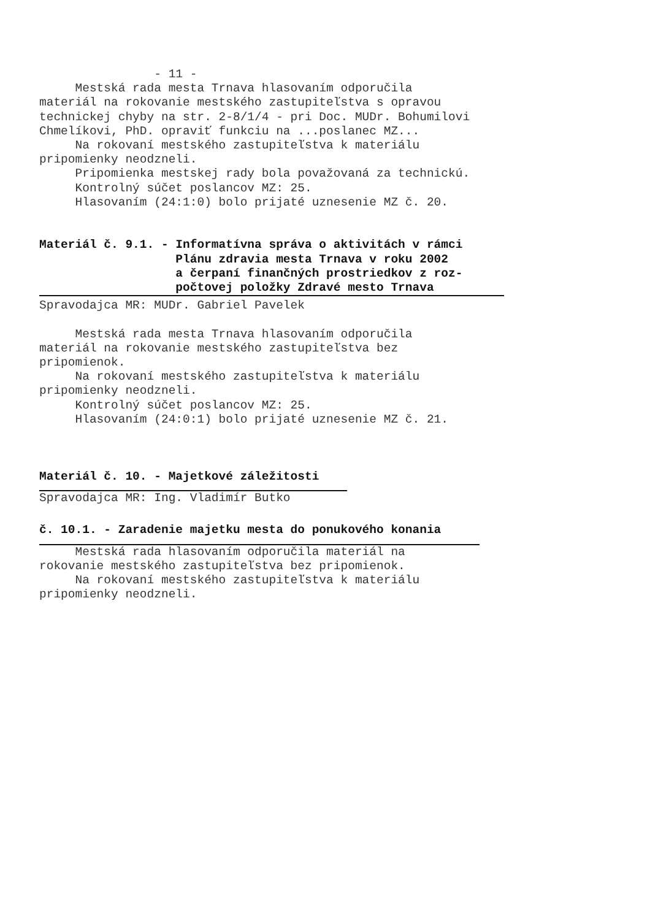- 11 -
Mestská rada mesta Trnava hlasovaním odporučila
materiál na rokovanie mestského zastupiteľstva s opravou
technickej chyby na str. 2-8/1/4 - pri Doc. MUDr. Bohumilovi
Chmelíkovi, PhD. opraviť funkciu na ...poslanec MZ...
Na rokovaní mestského zastupiteľstva k materiálu
pripomienky neodzneli.
Pripomienka mestskej rady bola považovaná za technickú.
Kontrolný súčet poslancov MZ: 25.
Hlasovaním (24:1:0) bolo prijaté uznesenie MZ č. 20.
Materiál č. 9.1. - Informatívna správa o aktivitách v rámci
Plánu zdravia mesta Trnava v roku 2002
a čerpaní finančných prostriedkov z roz-
počtovej položky Zdravé mesto Trnava
Spravodajca MR: MUDr. Gabriel Pavelek
Mestská rada mesta Trnava hlasovaním odporučila
materiál na rokovanie mestského zastupiteľstva bez
pripomienok.
Na rokovaní mestského zastupiteľstva k materiálu
pripomienky neodzneli.
Kontrolný súčet poslancov MZ: 25.
Hlasovaním (24:0:1) bolo prijaté uznesenie MZ č. 21.
Materiál č. 10. - Majetkové záležitosti
Spravodajca MR: Ing. Vladimír Butko
č. 10.1. - Zaradenie majetku mesta do ponukového konania
Mestská rada hlasovaním odporučila materiál na
rokovanie mestského zastupiteľstva bez pripomienok.
Na rokovaní mestského zastupiteľstva k materiálu
pripomienky neodzneli.